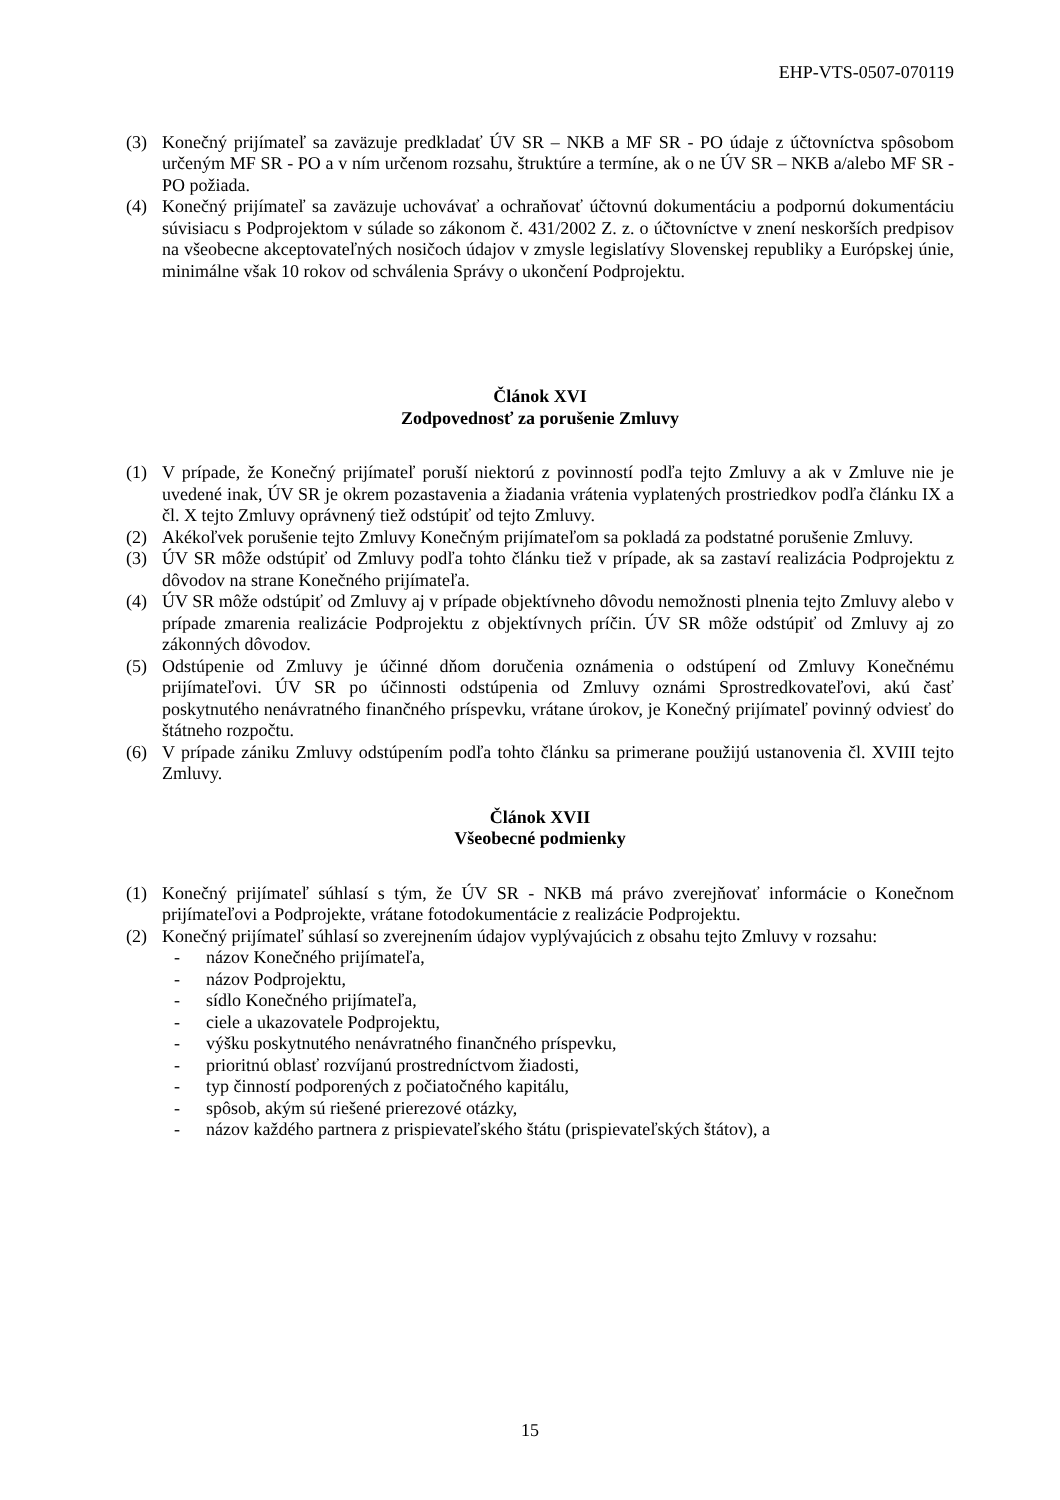EHP-VTS-0507-070119
(3) Konečný prijímateľ sa zaväzuje predkladať ÚV SR – NKB a MF SR - PO údaje z účtovníctva spôsobom určeným MF SR - PO a v ním určenom rozsahu, štruktúre a termíne, ak o ne ÚV SR – NKB a/alebo MF SR - PO požiada.
(4) Konečný prijímateľ sa zaväzuje uchovávať a ochraňovať účtovnú dokumentáciu a podpornú dokumentáciu súvisiacu s Podprojektom v súlade so zákonom č. 431/2002 Z. z. o účtovníctve v znení neskorších predpisov na všeobecne akceptovateľných nosičoch údajov v zmysle legislatívy Slovenskej republiky a Európskej únie, minimálne však 10 rokov od schválenia Správy o ukončení Podprojektu.
Článok XVI
Zodpovednosť za porušenie Zmluvy
(1) V prípade, že Konečný prijímateľ poruší niektorú z povinností podľa tejto Zmluvy a ak v Zmluve nie je uvedené inak, ÚV SR je okrem pozastavenia a žiadania vrátenia vyplatených prostriedkov podľa článku IX a čl. X tejto Zmluvy oprávnený tiež odstúpiť od tejto Zmluvy.
(2) Akékoľvek porušenie tejto Zmluvy Konečným prijímateľom sa pokladá za podstatné porušenie Zmluvy.
(3) ÚV SR môže odstúpiť od Zmluvy podľa tohto článku tiež v prípade, ak sa zastaví realizácia Podprojektu z dôvodov na strane Konečného prijímateľa.
(4) ÚV SR môže odstúpiť od Zmluvy aj v prípade objektívneho dôvodu nemožnosti plnenia tejto Zmluvy alebo v prípade zmarenia realizácie Podprojektu z objektívnych príčin. ÚV SR môže odstúpiť od Zmluvy aj zo zákonných dôvodov.
(5) Odstúpenie od Zmluvy je účinné dňom doručenia oznámenia o odstúpení od Zmluvy Konečnému prijímateľovi. ÚV SR po účinnosti odstúpenia od Zmluvy oznámi Sprostredkovateľovi, akú časť poskytnutého nenávratného finančného príspevku, vrátane úrokov, je Konečný prijímateľ povinný odviesť do štátneho rozpočtu.
(6) V prípade zániku Zmluvy odstúpením podľa tohto článku sa primerane použijú ustanovenia čl. XVIII tejto Zmluvy.
Článok XVII
Všeobecné podmienky
(1) Konečný prijímateľ súhlasí s tým, že ÚV SR - NKB má právo zverejňovať informácie o Konečnom prijímateľovi a Podprojekte, vrátane fotodokumentácie z realizácie Podprojektu.
(2) Konečný prijímateľ súhlasí so zverejnením údajov vyplývajúcich z obsahu tejto Zmluvy v rozsahu:
- názov Konečného prijímateľa,
- názov Podprojektu,
- sídlo Konečného prijímateľa,
- ciele a ukazovatele Podprojektu,
- výšku poskytnutého nenávratného finančného príspevku,
- prioritnú oblasť rozvíjanú prostredníctvom žiadosti,
- typ činností podporených z počiatočného kapitálu,
- spôsob, akým sú riešené prierezové otázky,
- názov každého partnera z prispievateľského štátu (prispievateľských štátov), a
15